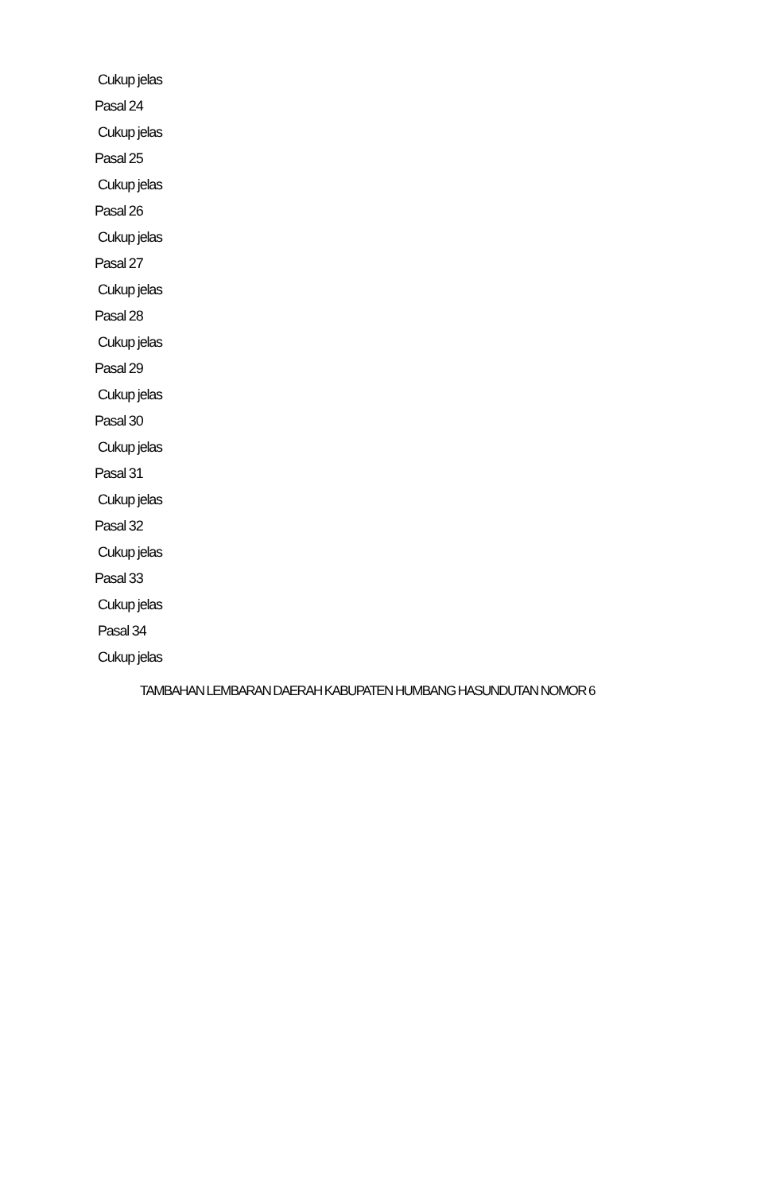Cukup jelas
Pasal 24
Cukup jelas
Pasal 25
Cukup jelas
Pasal 26
Cukup jelas
Pasal 27
Cukup jelas
Pasal 28
Cukup jelas
Pasal 29
Cukup jelas
Pasal 30
Cukup jelas
Pasal 31
Cukup jelas
Pasal 32
Cukup jelas
Pasal 33
Cukup jelas
Pasal 34
Cukup jelas
TAMBAHAN LEMBARAN DAERAH KABUPATEN HUMBANG HASUNDUTAN NOMOR 6